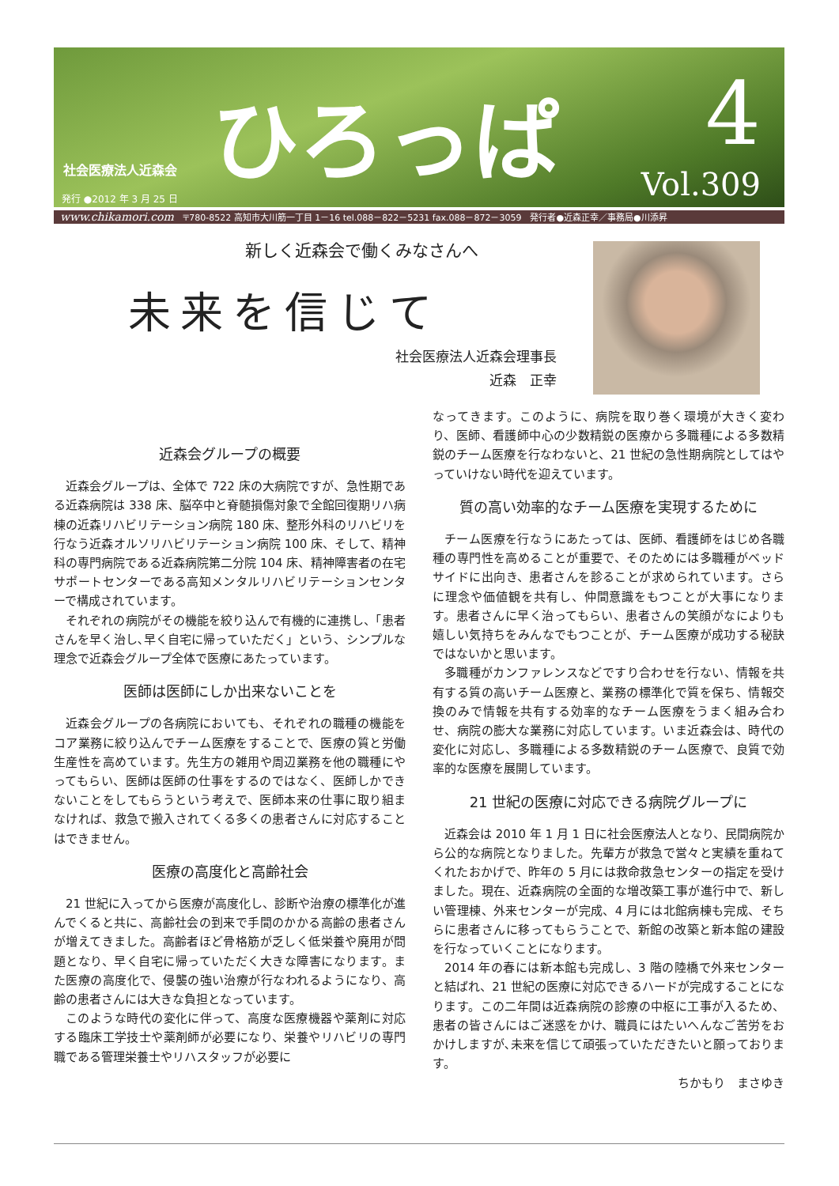社会医療法人近森会
発行 ●2012 年 3 月 25 日
ひろっぱ 4
Vol.309
www.chikamori.com 〒780-8522 高知市大川筋一丁目 1－16 tel.088－822－5231 fax.088－872－3059　発行者●近森正幸／事務局●川添昇
新しく近森会で働くみなさんへ
未来を信じて
社会医療法人近森会理事長
近森　正幸
近森会グループの概要
近森会グループは、全体で 722 床の大病院ですが、急性期である近森病院は 338 床、脳卒中と脊髄損傷対象で全館回復期リハ病棟の近森リハビリテーション病院 180 床、整形外科のリハビリを行なう近森オルソリハビリテーション病院 100 床、そして、精神科の専門病院である近森病院第二分院 104 床、精神障害者の在宅サポートセンターである高知メンタルリハビリテーションセンターで構成されています。
それぞれの病院がその機能を絞り込んで有機的に連携し、「患者さんを早く治し､早く自宅に帰っていただく」という、シンプルな理念で近森会グループ全体で医療にあたっています。
医師は医師にしか出来ないことを
近森会グループの各病院においても、それぞれの職種の機能をコア業務に絞り込んでチーム医療をすることで、医療の質と労働生産性を高めています。先生方の雑用や周辺業務を他の職種にやってもらい、医師は医師の仕事をするのではなく、医師しかできないことをしてもらうという考えで、医師本来の仕事に取り組まなければ、救急で搬入されてくる多くの患者さんに対応することはできません。
医療の高度化と高齢社会
21 世紀に入ってから医療が高度化し、診断や治療の標準化が進んでくると共に、高齢社会の到来で手間のかかる高齢の患者さんが増えてきました。高齢者ほど骨格筋が乏しく低栄養や廃用が問題となり、早く自宅に帰っていただく大きな障害になります。また医療の高度化で、侵襲の強い治療が行なわれるようになり、高齢の患者さんには大きな負担となっています。
このような時代の変化に伴って、高度な医療機器や薬剤に対応する臨床工学技士や薬剤師が必要になり、栄養やリハビリの専門職である管理栄養士やリハスタッフが必要に
なってきます。このように、病院を取り巻く環境が大きく変わり、医師、看護師中心の少数精鋭の医療から多職種による多数精鋭のチーム医療を行なわないと、21 世紀の急性期病院としてはやっていけない時代を迎えています。
質の高い効率的なチーム医療を実現するために
チーム医療を行なうにあたっては、医師、看護師をはじめ各職種の専門性を高めることが重要で、そのためには多職種がベッドサイドに出向き、患者さんを診ることが求められています。さらに理念や価値観を共有し、仲間意識をもつことが大事になります。患者さんに早く治ってもらい、患者さんの笑顔がなによりも嬉しい気持ちをみんなでもつことが、チーム医療が成功する秘訣ではないかと思います。
多職種がカンファレンスなどですり合わせを行ない、情報を共有する質の高いチーム医療と、業務の標準化で質を保ち、情報交換のみで情報を共有する効率的なチーム医療をうまく組み合わせ、病院の膨大な業務に対応しています。いま近森会は、時代の変化に対応し、多職種による多数精鋭のチーム医療で、良質で効率的な医療を展開しています。
21 世紀の医療に対応できる病院グループに
近森会は 2010 年 1 月 1 日に社会医療法人となり、民間病院から公的な病院となりました。先輩方が救急で営々と実績を重ねてくれたおかげで、昨年の 5 月には救命救急センターの指定を受けました。現在、近森病院の全面的な増改築工事が進行中で、新しい管理棟、外来センターが完成、4 月には北館病棟も完成、そちらに患者さんに移ってもらうことで、新館の改築と新本館の建設を行なっていくことになります。
2014 年の春には新本館も完成し、3 階の陸橋で外来センターと結ばれ、21 世紀の医療に対応できるハードが完成することになります。この二年間は近森病院の診療の中枢に工事が入るため、患者の皆さんにはご迷惑をかけ、職員にはたいへんなご苦労をおかけしますが､未来を信じて頑張っていただきたいと願っております。
ちかもり　まさゆき